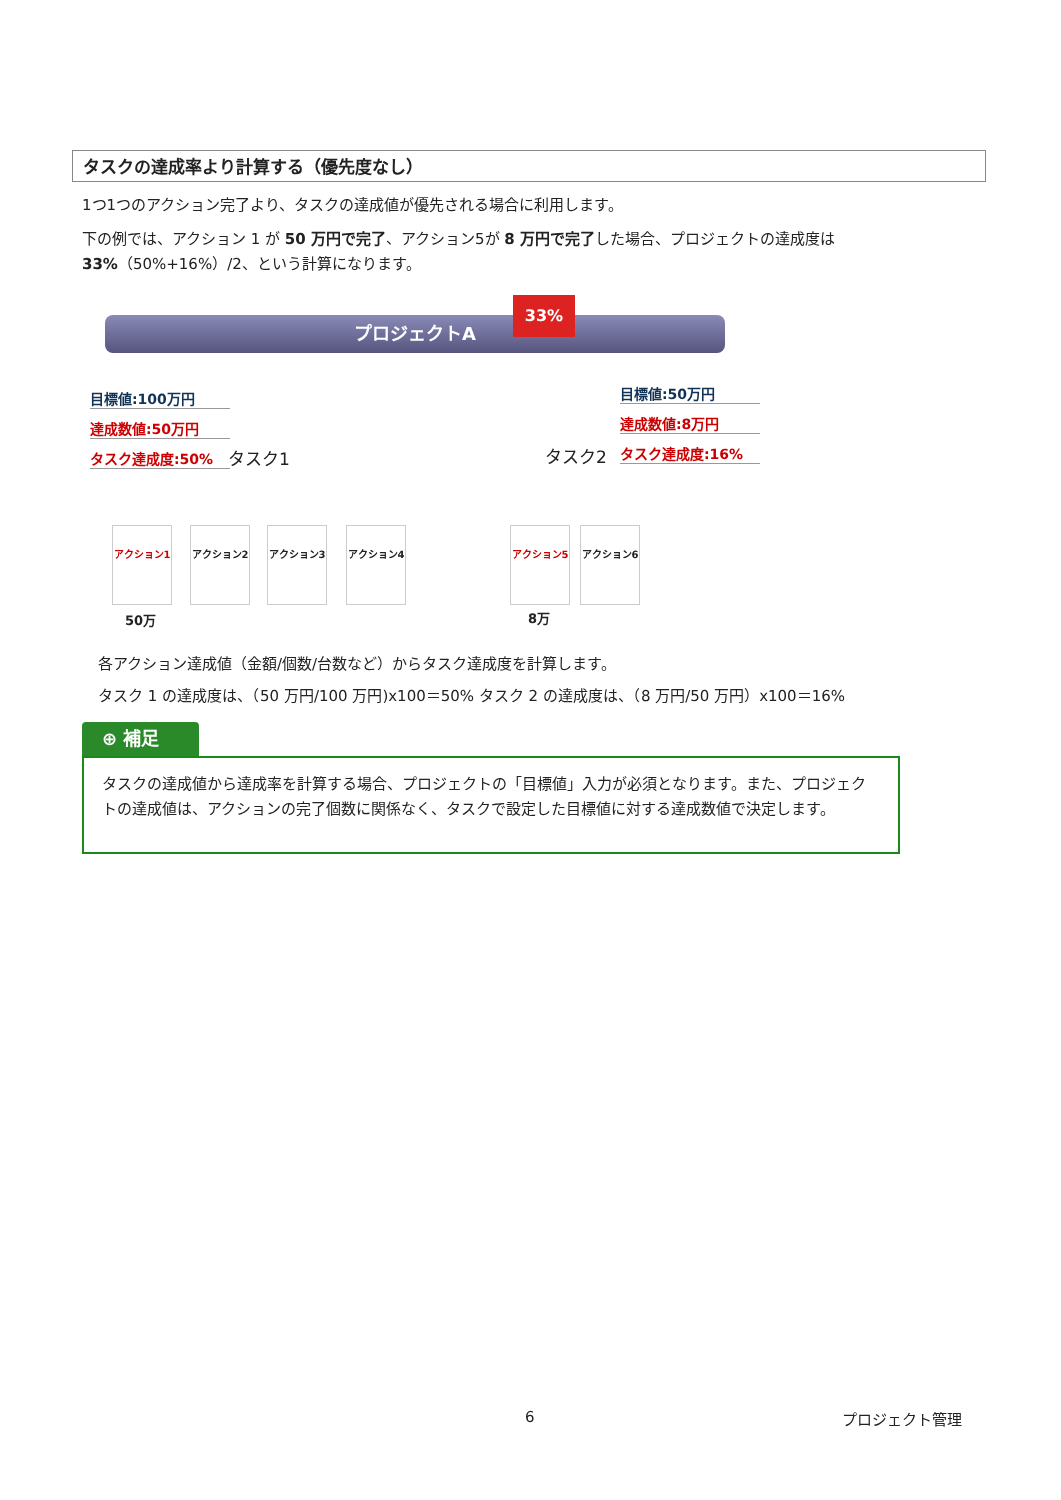タスクの達成率より計算する（優先度なし）
1つ1つのアクション完了より、タスクの達成値が優先される場合に利用します。
下の例では、アクション 1 が 50 万円で完了、アクション5が 8 万円で完了した場合、プロジェクトの達成度は 33%（50%+16%）/2、という計算になります。
プロジェクトA
33%
目標値:100万円
達成数値:50万円
タスク達成度:50% タスク1 タスク2
目標値:50万円
達成数値:8万円
タスク達成度:16%
アクション1 アクション2 アクション3 アクション4 アクション5 アクション6
50万 8万
各アクション達成値（金額/個数/台数など）からタスク達成度を計算します。
タスク 1 の達成度は、（50 万円/100 万円)x100＝50% タスク 2 の達成度は、（8 万円/50 万円）x100＝16%
⊕ 補足
タスクの達成値から達成率を計算する場合、プロジェクトの「目標値」入力が必須となります。また、プロジェクトの達成値は、アクションの完了個数に関係なく、タスクで設定した目標値に対する達成数値で決定します。
6 プロジェクト管理